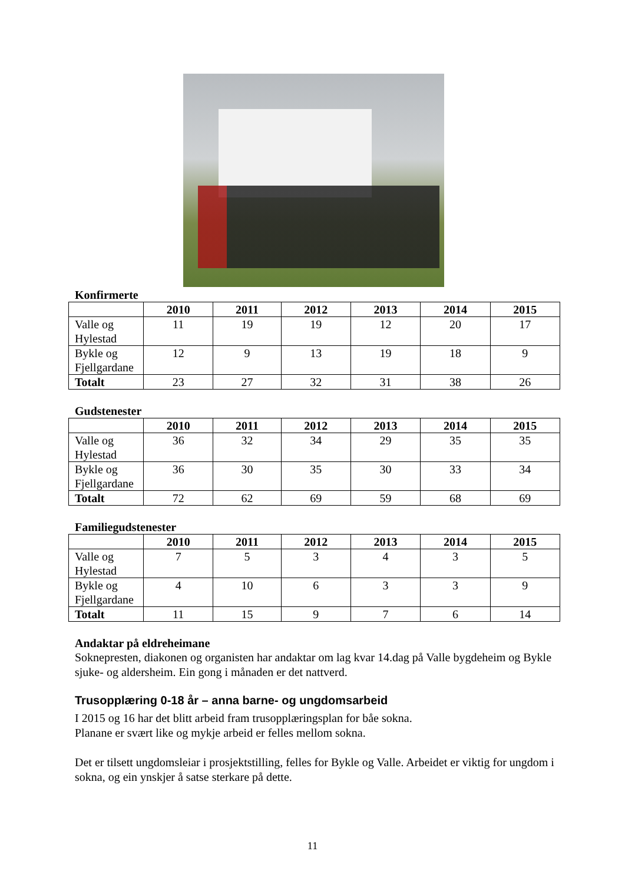Konfirmerte
| | 2010 | 2011 | 2012 | 2013 | 2014 | 2015 |
| --- | --- | --- | --- | --- | --- | --- |
| Valle og Hylestad | 11 | 19 | 19 | 12 | 20 | 17 |
| Bykle og Fjellgardane | 12 | 9 | 13 | 19 | 18 | 9 |
| Totalt | 23 | 27 | 32 | 31 | 38 | 26 |
Gudstenester
| | 2010 | 2011 | 2012 | 2013 | 2014 | 2015 |
| --- | --- | --- | --- | --- | --- | --- |
| Valle og Hylestad | 36 | 32 | 34 | 29 | 35 | 35 |
| Bykle og Fjellgardane | 36 | 30 | 35 | 30 | 33 | 34 |
| Totalt | 72 | 62 | 69 | 59 | 68 | 69 |
Familiegudstenester
| | 2010 | 2011 | 2012 | 2013 | 2014 | 2015 |
| --- | --- | --- | --- | --- | --- | --- |
| Valle og Hylestad | 7 | 5 | 3 | 4 | 3 | 5 |
| Bykle og Fjellgardane | 4 | 10 | 6 | 3 | 3 | 9 |
| Totalt | 11 | 15 | 9 | 7 | 6 | 14 |
Andaktar på eldreheimane
Soknepresten, diakonen og organisten har andaktar om lag kvar 14.dag på Valle bygdeheim og Bykle sjuke- og aldersheim. Ein gong i månaden er det nattverd.
Trusopplæring 0-18 år – anna barne- og ungdomsarbeid
I 2015 og 16 har det blitt arbeid fram trusopplæringsplan for båe sokna.
Planane er svært like og mykje arbeid er felles mellom sokna.
Det er tilsett ungdomsleiar i prosjektstilling, felles for Bykle og Valle. Arbeidet er viktig for ungdom i sokna, og ein ynskjer å satse sterkare på dette.
11